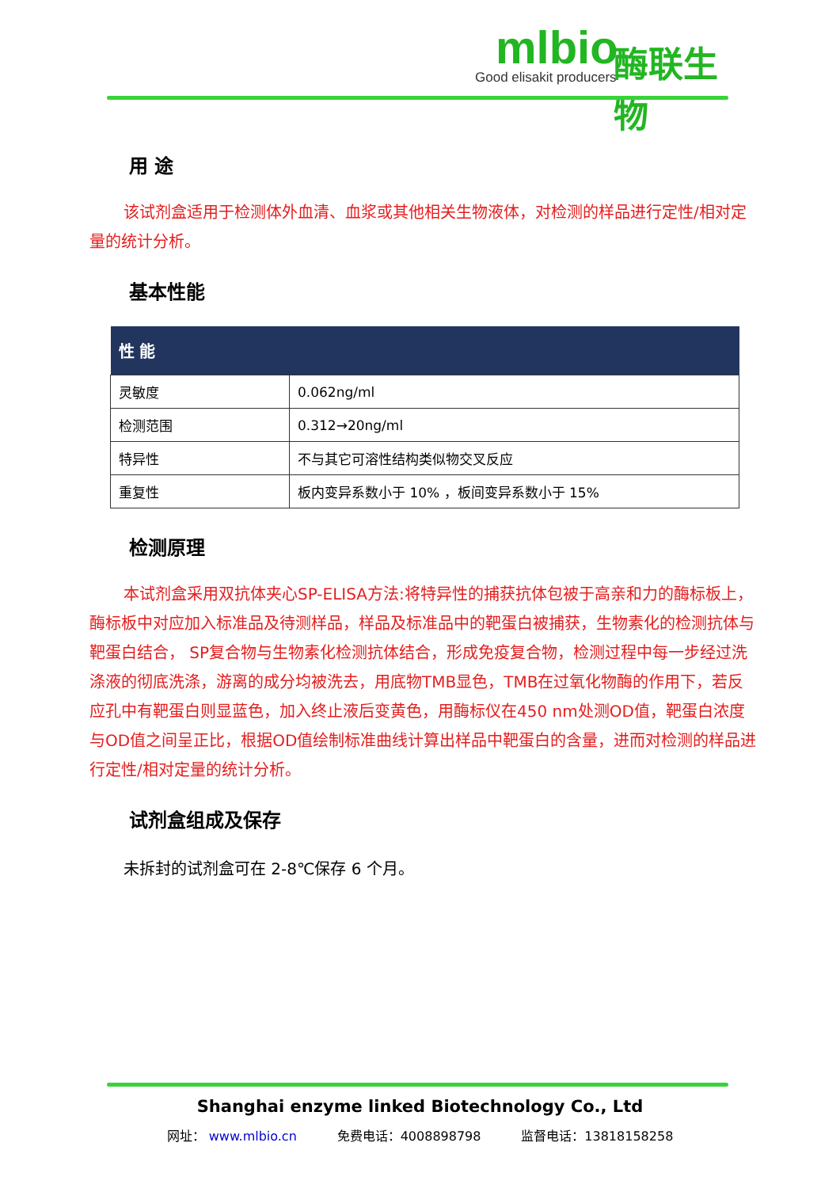mlbio
Good elisakit producers
酶联生物
用 途
该试剂盒适用于检测体外血清、血浆或其他相关生物液体，对检测的样品进行定性/相对定量的统计分析。
基本性能
| 性 能 | |
| --- | --- |
| 灵敏度 | 0.062ng/ml |
| 检测范围 | 0.312→20ng/ml |
| 特异性 | 不与其它可溶性结构类似物交叉反应 |
| 重复性 | 板内变异系数小于 10% ，板间变异系数小于 15% |
检测原理
本试剂盒采用双抗体夹心SP-ELISA方法:将特异性的捕获抗体包被于高亲和力的酶标板上，酶标板中对应加入标准品及待测样品，样品及标准品中的靶蛋白被捕获，生物素化的检测抗体与靶蛋白结合， SP复合物与生物素化检测抗体结合，形成免疫复合物，检测过程中每一步经过洗涤液的彻底洗涤，游离的成分均被洗去，用底物TMB显色，TMB在过氧化物酶的作用下，若反应孔中有靶蛋白则显蓝色，加入终止液后变黄色，用酶标仪在450 nm处测OD值，靶蛋白浓度与OD值之间呈正比，根据OD值绘制标准曲线计算出样品中靶蛋白的含量，进而对检测的样品进行定性/相对定量的统计分析。
试剂盒组成及保存
未拆封的试剂盒可在 2-8℃保存 6 个月。
Shanghai enzyme linked Biotechnology Co., Ltd
网址： www.mlbio.cn 免费电话：4008898798 监督电话：13818158258